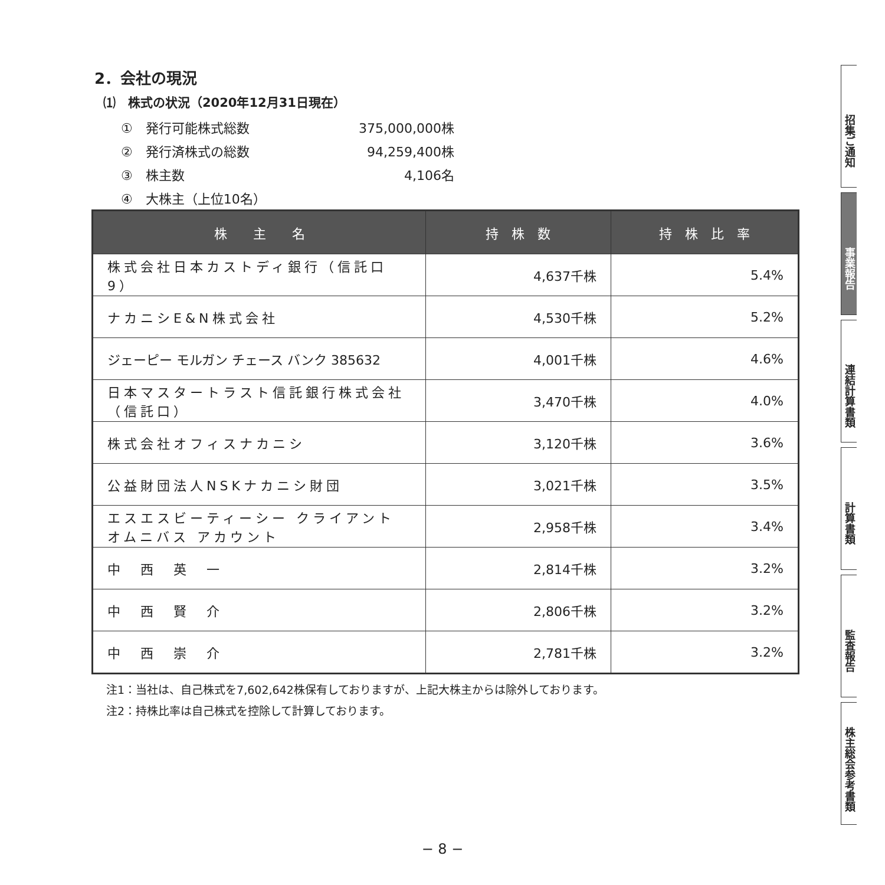2．会社の現況
⑴　株式の状況（2020年12月31日現在）
①　発行可能株式総数 375,000,000株
②　発行済株式の総数 94,259,400株
③　株主数 4,106名
④　大株主（上位10名）
| 株 主 名 | 持 株 数 | 持 株 比 率 |
| --- | --- | --- |
| 株式会社日本カストディ銀行（信託口9） | 4,637千株 | 5.4% |
| ナカニシE&N株式会社 | 4,530千株 | 5.2% |
| ジェーピー モルガン チェース バンク 385632 | 4,001千株 | 4.6% |
| 日本マスタートラスト信託銀行株式会社（信託口） | 3,470千株 | 4.0% |
| 株式会社オフィスナカニシ | 3,120千株 | 3.6% |
| 公益財団法人NSKナカニシ財団 | 3,021千株 | 3.5% |
| エスエスビーティーシー クライアント オムニバス アカウント | 2,958千株 | 3.4% |
| 中 西 英 一 | 2,814千株 | 3.2% |
| 中 西 賢 介 | 2,806千株 | 3.2% |
| 中 西 崇 介 | 2,781千株 | 3.2% |
注1：当社は、自己株式を7,602,642株保有しておりますが、上記大株主からは除外しております。
注2：持株比率は自己株式を控除して計算しております。
招集ご通知
事業報告
連結計算書類
計算書類
監査報告
株主総会参考書類
− 8 −